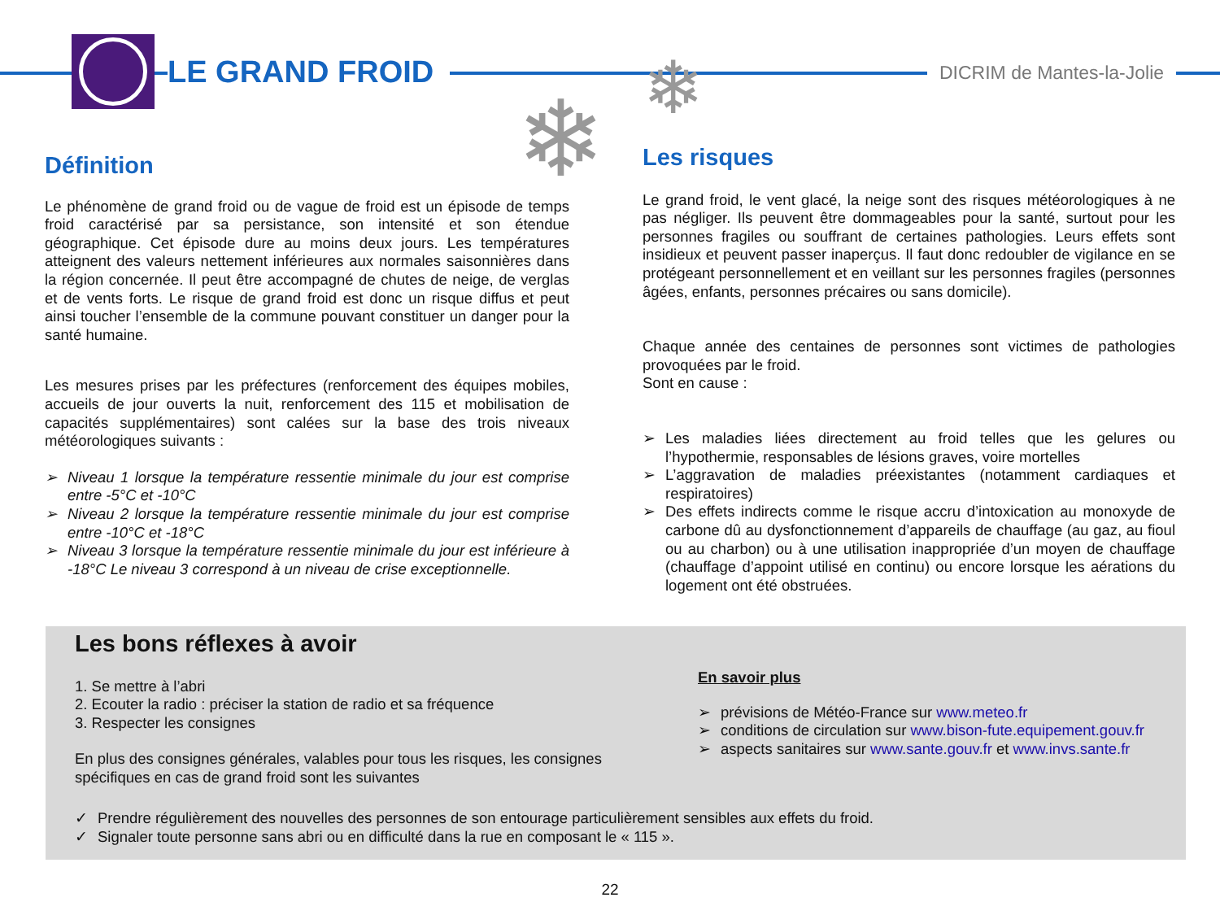LE GRAND FROID
DICRIM de Mantes-la-Jolie
❄ ❄
Définition
Le phénomène de grand froid ou de vague de froid est un épisode de temps froid caractérisé par sa persistance, son intensité et son étendue géographique. Cet épisode dure au moins deux jours. Les températures atteignent des valeurs nettement inférieures aux normales saisonnières dans la région concernée. Il peut être accompagné de chutes de neige, de verglas et de vents forts. Le risque de grand froid est donc un risque diffus et peut ainsi toucher l’ensemble de la commune pouvant constituer un danger pour la santé humaine.
Les mesures prises par les préfectures (renforcement des équipes mobiles, accueils de jour ouverts la nuit, renforcement des 115 et mobilisation de capacités supplémentaires) sont calées sur la base des trois niveaux météorologiques suivants :
➢ Niveau 1 lorsque la température ressentie minimale du jour est comprise entre -5°C et -10°C
➢ Niveau 2 lorsque la température ressentie minimale du jour est comprise entre -10°C et -18°C
➢ Niveau 3 lorsque la température ressentie minimale du jour est inférieure à -18°C Le niveau 3 correspond à un niveau de crise exceptionnelle.
Les risques
Le grand froid, le vent glacé, la neige sont des risques météorologiques à ne pas négliger. Ils peuvent être dommageables pour la santé, surtout pour les personnes fragiles ou souffrant de certaines pathologies. Leurs effets sont insidieux et peuvent passer inaperçus. Il faut donc redoubler de vigilance en se protégeant personnellement et en veillant sur les personnes fragiles (personnes âgées, enfants, personnes précaires ou sans domicile).
Chaque année des centaines de personnes sont victimes de pathologies provoquées par le froid.
Sont en cause :
➢ Les maladies liées directement au froid telles que les gelures ou l’hypothermie, responsables de lésions graves, voire mortelles
➢ L’aggravation de maladies préexistantes (notamment cardiaques et respiratoires)
➢ Des effets indirects comme le risque accru d’intoxication au monoxyde de carbone dû au dysfonctionnement d’appareils de chauffage (au gaz, au fioul ou au charbon) ou à une utilisation inappropriée d’un moyen de chauffage (chauffage d’appoint utilisé en continu) ou encore lorsque les aérations du logement ont été obstruées.
Les bons réflexes à avoir
1. Se mettre à l’abri
2. Ecouter la radio : préciser la station de radio et sa fréquence
3. Respecter les consignes
En plus des consignes générales, valables pour tous les risques, les consignes spécifiques en cas de grand froid sont les suivantes
En savoir plus
➢ prévisions de Météo-France sur www.meteo.fr
➢ conditions de circulation sur www.bison-fute.equipement.gouv.fr
➢ aspects sanitaires sur www.sante.gouv.fr et www.invs.sante.fr
✓ Prendre régulièrement des nouvelles des personnes de son entourage particulièrement sensibles aux effets du froid.
✓ Signaler toute personne sans abri ou en difficulté dans la rue en composant le « 115 ».
22